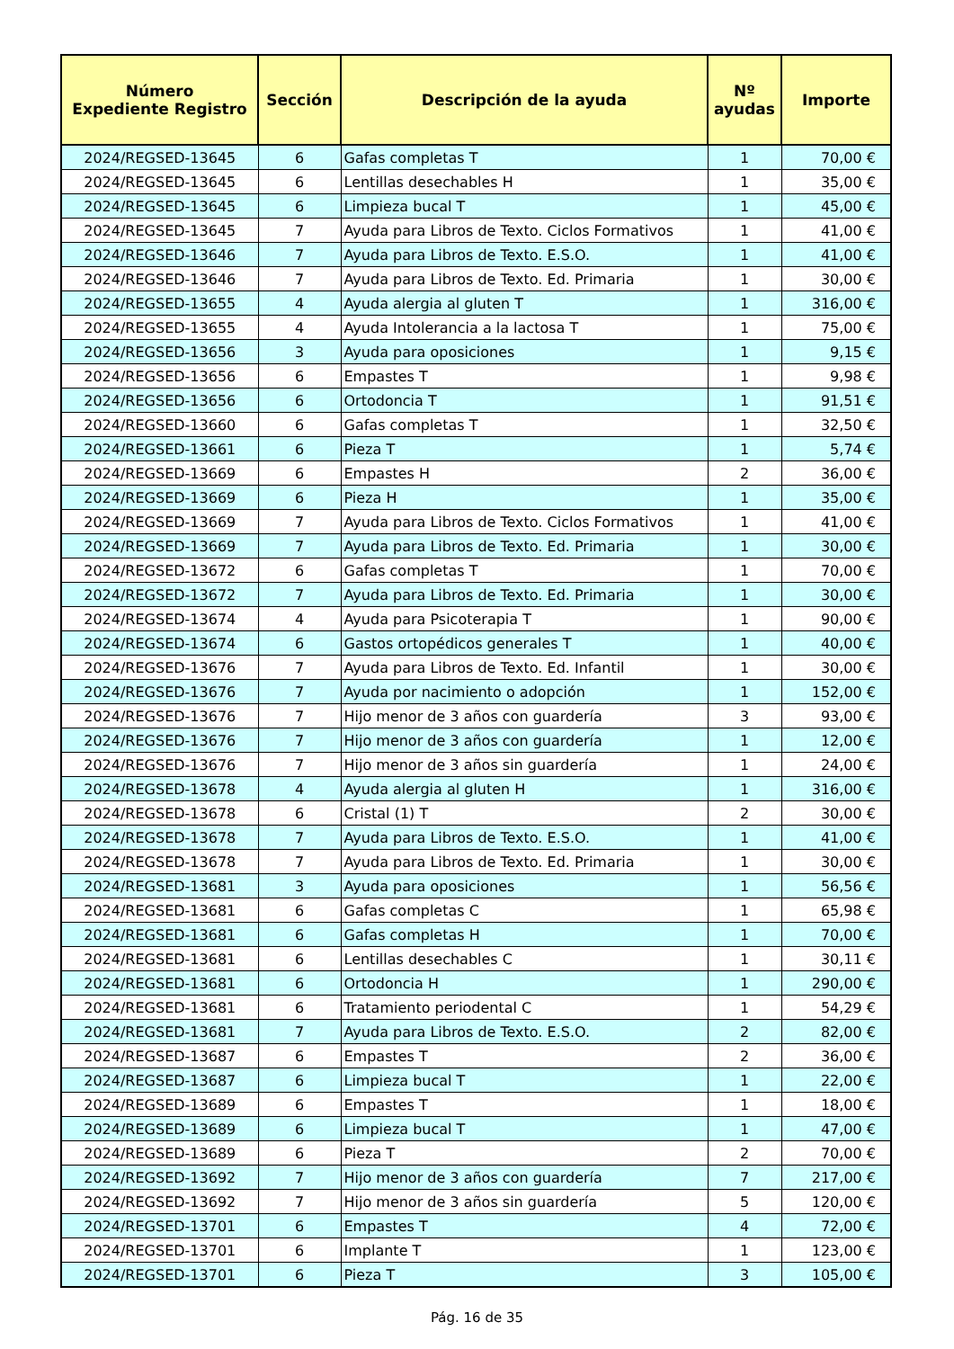| Número Expediente Registro | Sección | Descripción de la ayuda | Nº ayudas | Importe |
| --- | --- | --- | --- | --- |
| 2024/REGSED-13645 | 6 | Gafas completas T | 1 | 70,00 € |
| 2024/REGSED-13645 | 6 | Lentillas desechables H | 1 | 35,00 € |
| 2024/REGSED-13645 | 6 | Limpieza bucal T | 1 | 45,00 € |
| 2024/REGSED-13645 | 7 | Ayuda para Libros de Texto. Ciclos Formativos | 1 | 41,00 € |
| 2024/REGSED-13646 | 7 | Ayuda para Libros de Texto. E.S.O. | 1 | 41,00 € |
| 2024/REGSED-13646 | 7 | Ayuda para Libros de Texto. Ed. Primaria | 1 | 30,00 € |
| 2024/REGSED-13655 | 4 | Ayuda alergia al gluten T | 1 | 316,00 € |
| 2024/REGSED-13655 | 4 | Ayuda Intolerancia a la lactosa T | 1 | 75,00 € |
| 2024/REGSED-13656 | 3 | Ayuda para oposiciones | 1 | 9,15 € |
| 2024/REGSED-13656 | 6 | Empastes T | 1 | 9,98 € |
| 2024/REGSED-13656 | 6 | Ortodoncia T | 1 | 91,51 € |
| 2024/REGSED-13660 | 6 | Gafas completas T | 1 | 32,50 € |
| 2024/REGSED-13661 | 6 | Pieza T | 1 | 5,74 € |
| 2024/REGSED-13669 | 6 | Empastes H | 2 | 36,00 € |
| 2024/REGSED-13669 | 6 | Pieza H | 1 | 35,00 € |
| 2024/REGSED-13669 | 7 | Ayuda para Libros de Texto. Ciclos Formativos | 1 | 41,00 € |
| 2024/REGSED-13669 | 7 | Ayuda para Libros de Texto. Ed. Primaria | 1 | 30,00 € |
| 2024/REGSED-13672 | 6 | Gafas completas T | 1 | 70,00 € |
| 2024/REGSED-13672 | 7 | Ayuda para Libros de Texto. Ed. Primaria | 1 | 30,00 € |
| 2024/REGSED-13674 | 4 | Ayuda para Psicoterapia T | 1 | 90,00 € |
| 2024/REGSED-13674 | 6 | Gastos ortopédicos generales T | 1 | 40,00 € |
| 2024/REGSED-13676 | 7 | Ayuda para Libros de Texto. Ed. Infantil | 1 | 30,00 € |
| 2024/REGSED-13676 | 7 | Ayuda por nacimiento o adopción | 1 | 152,00 € |
| 2024/REGSED-13676 | 7 | Hijo menor de 3 años con guardería | 3 | 93,00 € |
| 2024/REGSED-13676 | 7 | Hijo menor de 3 años con guardería | 1 | 12,00 € |
| 2024/REGSED-13676 | 7 | Hijo menor de 3 años sin guardería | 1 | 24,00 € |
| 2024/REGSED-13678 | 4 | Ayuda alergia al gluten H | 1 | 316,00 € |
| 2024/REGSED-13678 | 6 | Cristal (1) T | 2 | 30,00 € |
| 2024/REGSED-13678 | 7 | Ayuda para Libros de Texto. E.S.O. | 1 | 41,00 € |
| 2024/REGSED-13678 | 7 | Ayuda para Libros de Texto. Ed. Primaria | 1 | 30,00 € |
| 2024/REGSED-13681 | 3 | Ayuda para oposiciones | 1 | 56,56 € |
| 2024/REGSED-13681 | 6 | Gafas completas C | 1 | 65,98 € |
| 2024/REGSED-13681 | 6 | Gafas completas H | 1 | 70,00 € |
| 2024/REGSED-13681 | 6 | Lentillas desechables C | 1 | 30,11 € |
| 2024/REGSED-13681 | 6 | Ortodoncia H | 1 | 290,00 € |
| 2024/REGSED-13681 | 6 | Tratamiento periodental C | 1 | 54,29 € |
| 2024/REGSED-13681 | 7 | Ayuda para Libros de Texto. E.S.O. | 2 | 82,00 € |
| 2024/REGSED-13687 | 6 | Empastes T | 2 | 36,00 € |
| 2024/REGSED-13687 | 6 | Limpieza bucal T | 1 | 22,00 € |
| 2024/REGSED-13689 | 6 | Empastes T | 1 | 18,00 € |
| 2024/REGSED-13689 | 6 | Limpieza bucal T | 1 | 47,00 € |
| 2024/REGSED-13689 | 6 | Pieza T | 2 | 70,00 € |
| 2024/REGSED-13692 | 7 | Hijo menor de 3 años con guardería | 7 | 217,00 € |
| 2024/REGSED-13692 | 7 | Hijo menor de 3 años sin guardería | 5 | 120,00 € |
| 2024/REGSED-13701 | 6 | Empastes T | 4 | 72,00 € |
| 2024/REGSED-13701 | 6 | Implante T | 1 | 123,00 € |
| 2024/REGSED-13701 | 6 | Pieza T | 3 | 105,00 € |
Pág. 16 de 35